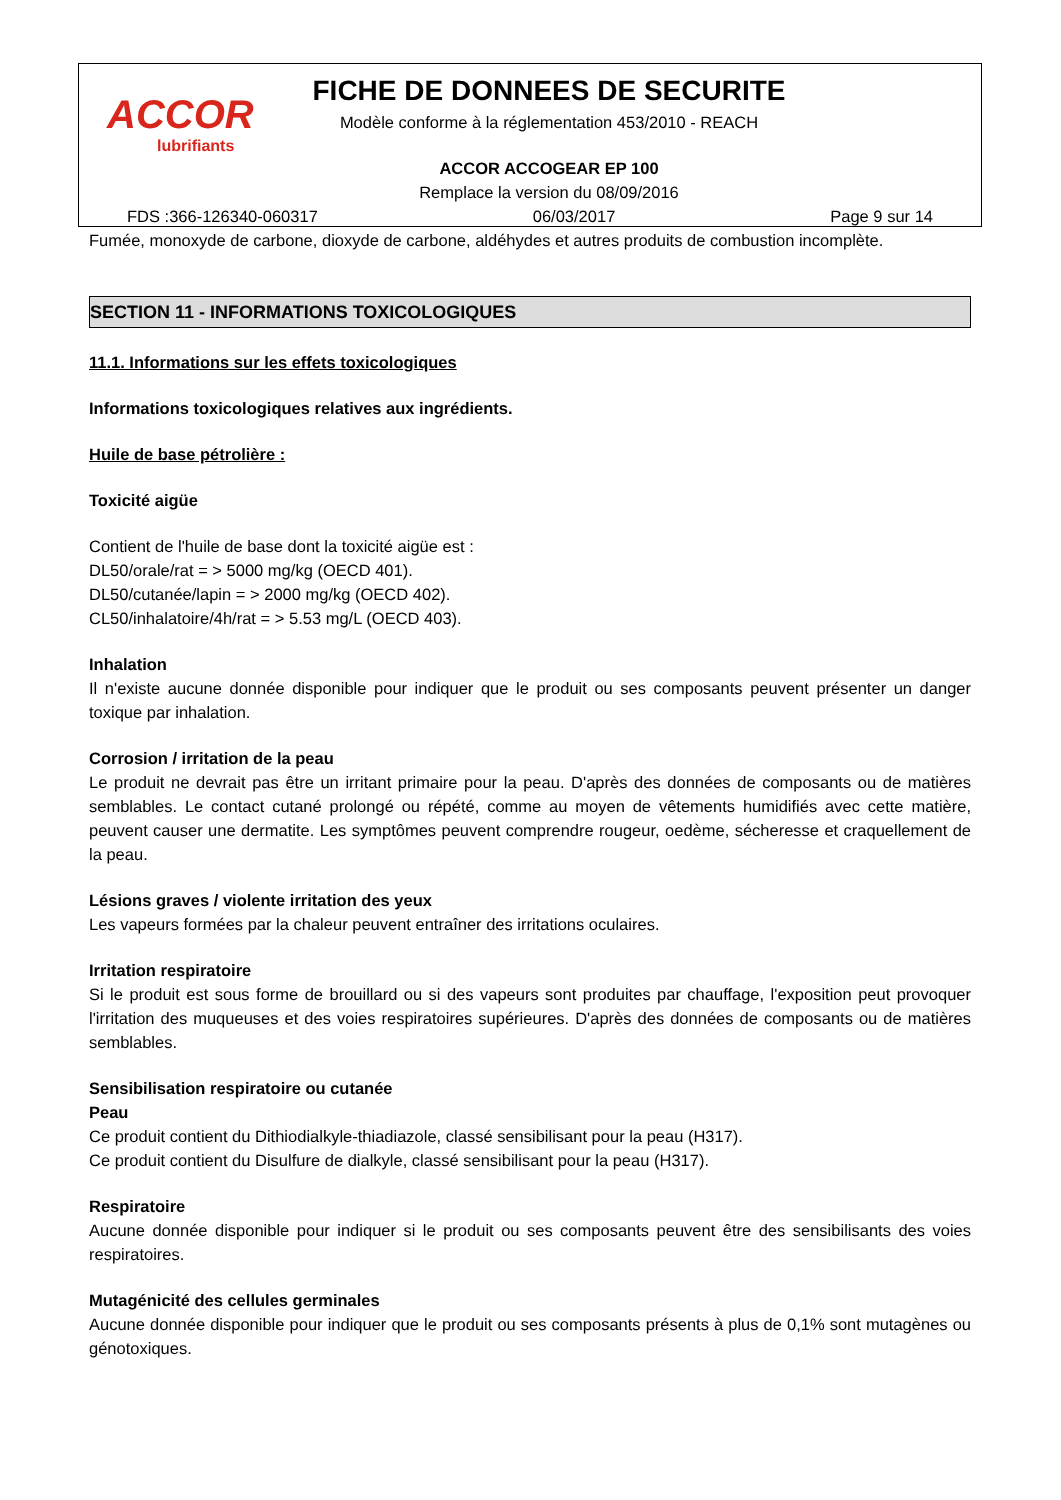ACCOR
lubrifiants
FICHE DE DONNEES DE SECURITE
Modèle conforme à la réglementation 453/2010 - REACH
ACCOR ACCOGEAR EP 100
Remplace la version du 08/09/2016
FDS :366-126340-060317 06/03/2017 Page 9 sur 14
Fumée, monoxyde de carbone, dioxyde de carbone, aldéhydes et autres produits de combustion incomplète.
SECTION 11 - INFORMATIONS TOXICOLOGIQUES
11.1. Informations sur les effets toxicologiques
Informations toxicologiques relatives aux ingrédients.
Huile de base pétrolière :
Toxicité aigüe
Contient de l'huile de base dont la toxicité aigüe est :
DL50/orale/rat = > 5000 mg/kg (OECD 401).
DL50/cutanée/lapin = > 2000 mg/kg (OECD 402).
CL50/inhalatoire/4h/rat = > 5.53 mg/L (OECD 403).
Inhalation
Il n'existe aucune donnée disponible pour indiquer que le produit ou ses composants peuvent présenter un danger toxique par inhalation.
Corrosion / irritation de la peau
Le produit ne devrait pas être un irritant primaire pour la peau. D'après des données de composants ou de matières semblables. Le contact cutané prolongé ou répété, comme au moyen de vêtements humidifiés avec cette matière, peuvent causer une dermatite. Les symptômes peuvent comprendre rougeur, oedème, sécheresse et craquellement de la peau.
Lésions graves / violente irritation des yeux
Les vapeurs formées par la chaleur peuvent entraîner des irritations oculaires.
Irritation respiratoire
Si le produit est sous forme de brouillard ou si des vapeurs sont produites par chauffage, l'exposition peut provoquer l'irritation des muqueuses et des voies respiratoires supérieures. D'après des données de composants ou de matières semblables.
Sensibilisation respiratoire ou cutanée
Peau
Ce produit contient du Dithiodialkyle-thiadiazole, classé sensibilisant pour la peau (H317).
Ce produit contient du Disulfure de dialkyle, classé sensibilisant pour la peau (H317).
Respiratoire
Aucune donnée disponible pour indiquer si le produit ou ses composants peuvent être des sensibilisants des voies respiratoires.
Mutagénicité des cellules germinales
Aucune donnée disponible pour indiquer que le produit ou ses composants présents à plus de 0,1% sont mutagènes ou génotoxiques.